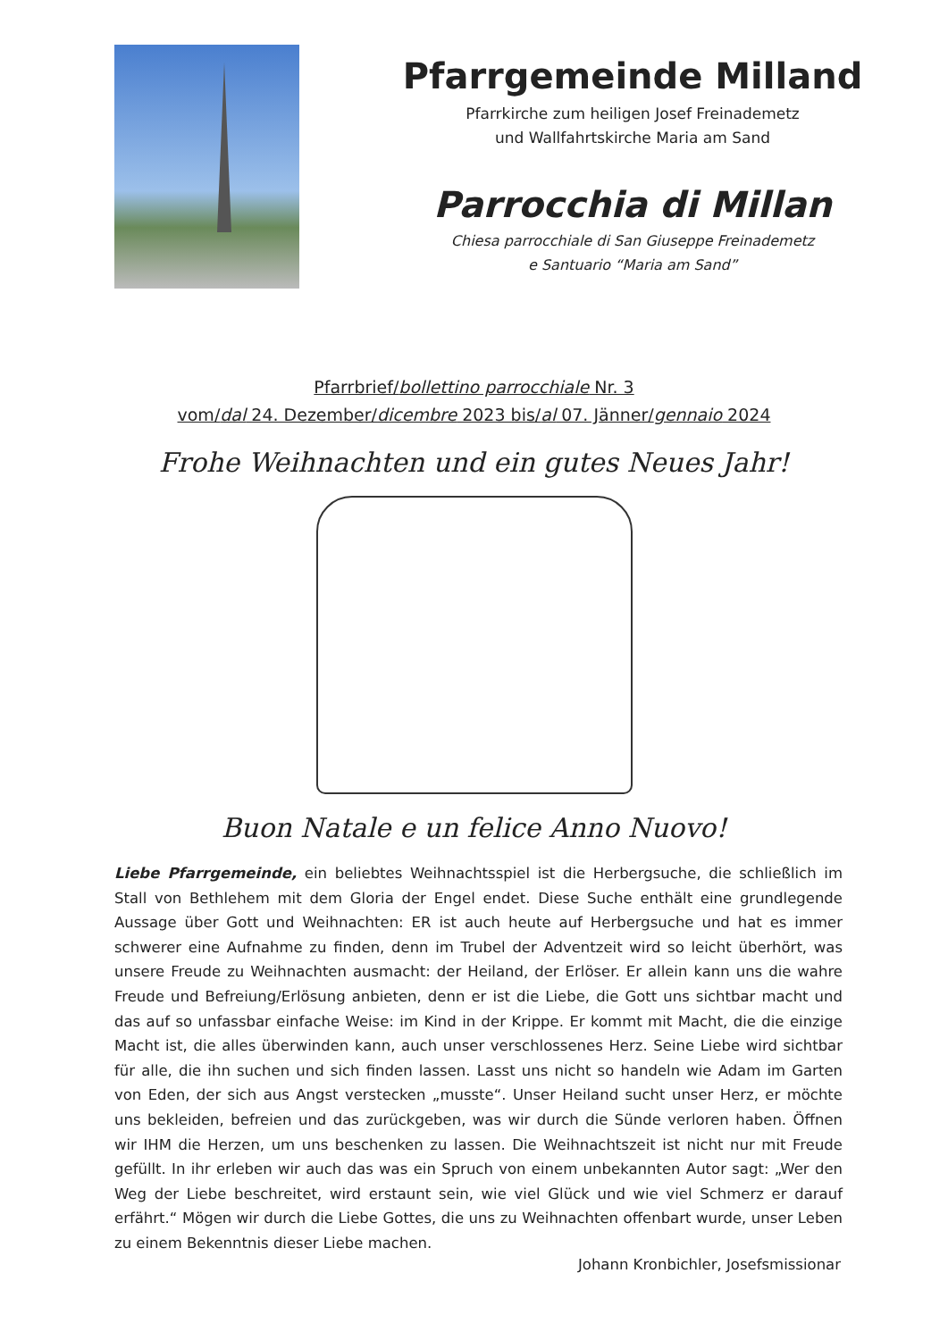Pfarrgemeinde Milland
Pfarrkirche zum heiligen Josef Freinademetz
und Wallfahrtskirche Maria am Sand
Parrocchia di Millan
Chiesa parrocchiale di San Giuseppe Freinademetz
e Santuario “Maria am Sand”
Pfarrbrief/bollettino parrocchiale Nr. 3
vom/dal 24. Dezember/dicembre 2023 bis/al 07. Jänner/gennaio 2024
Frohe Weihnachten und ein gutes Neues Jahr!
Buon Natale e un felice Anno Nuovo!
Liebe Pfarrgemeinde, ein beliebtes Weihnachtsspiel ist die Herbergsuche, die schließlich im Stall von Bethlehem mit dem Gloria der Engel endet. Diese Suche enthält eine grundlegende Aussage über Gott und Weihnachten: ER ist auch heute auf Herbergsuche und hat es immer schwerer eine Aufnahme zu finden, denn im Trubel der Adventzeit wird so leicht überhört, was unsere Freude zu Weihnachten ausmacht: der Heiland, der Erlöser. Er allein kann uns die wahre Freude und Befreiung/Erlösung anbieten, denn er ist die Liebe, die Gott uns sichtbar macht und das auf so unfassbar einfache Weise: im Kind in der Krippe. Er kommt mit Macht, die die einzige Macht ist, die alles überwinden kann, auch unser verschlossenes Herz. Seine Liebe wird sichtbar für alle, die ihn suchen und sich finden lassen. Lasst uns nicht so handeln wie Adam im Garten von Eden, der sich aus Angst verstecken „musste“. Unser Heiland sucht unser Herz, er möchte uns bekleiden, befreien und das zurückgeben, was wir durch die Sünde verloren haben. Öffnen wir IHM die Herzen, um uns beschenken zu lassen. Die Weihnachtszeit ist nicht nur mit Freude gefüllt. In ihr erleben wir auch das was ein Spruch von einem unbekannten Autor sagt: „Wer den Weg der Liebe beschreitet, wird erstaunt sein, wie viel Glück und wie viel Schmerz er darauf erfährt.“ Mögen wir durch die Liebe Gottes, die uns zu Weihnachten offenbart wurde, unser Leben zu einem Bekenntnis dieser Liebe machen.
Johann Kronbichler, Josefsmissionar